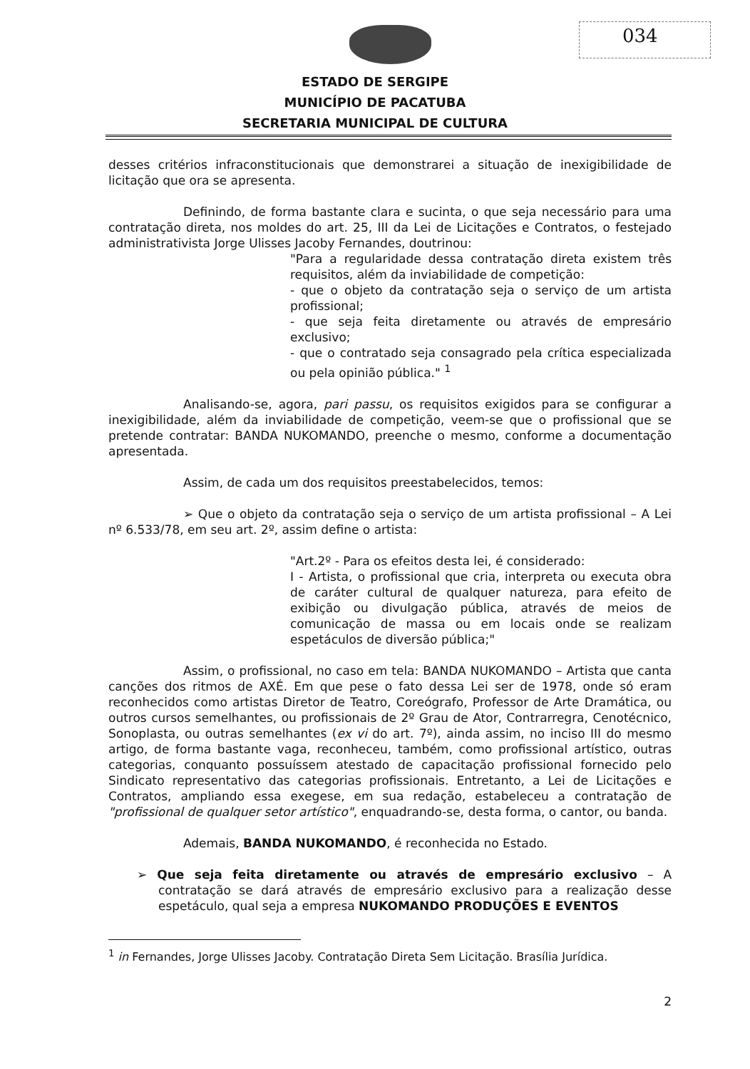034
ESTADO DE SERGIPE
MUNICÍPIO DE PACATUBA
SECRETARIA MUNICIPAL DE CULTURA
desses critérios infraconstitucionais que demonstrarei a situação de inexigibilidade de licitação que ora se apresenta.
Definindo, de forma bastante clara e sucinta, o que seja necessário para uma contratação direta, nos moldes do art. 25, III da Lei de Licitações e Contratos, o festejado administrativista Jorge Ulisses Jacoby Fernandes, doutrinou:
"Para a regularidade dessa contratação direta existem três requisitos, além da inviabilidade de competição:
- que o objeto da contratação seja o serviço de um artista profissional;
- que seja feita diretamente ou através de empresário exclusivo;
- que o contratado seja consagrado pela crítica especializada ou pela opinião pública." <sup>1</sup>
Analisando-se, agora, pari passu, os requisitos exigidos para se configurar a inexigibilidade, além da inviabilidade de competição, veem-se que o profissional que se pretende contratar: BANDA NUKOMANDO, preenche o mesmo, conforme a documentação apresentada.
Assim, de cada um dos requisitos preestabelecidos, temos:
➢ Que o objeto da contratação seja o serviço de um artista profissional – A Lei nº 6.533/78, em seu art. 2º, assim define o artista:
"Art.2º - Para os efeitos desta lei, é considerado:
I - Artista, o profissional que cria, interpreta ou executa obra de caráter cultural de qualquer natureza, para efeito de exibição ou divulgação pública, através de meios de comunicação de massa ou em locais onde se realizam espetáculos de diversão pública;"
Assim, o profissional, no caso em tela: BANDA NUKOMANDO – Artista que canta canções dos ritmos de AXÉ. Em que pese o fato dessa Lei ser de 1978, onde só eram reconhecidos como artistas Diretor de Teatro, Coreógrafo, Professor de Arte Dramática, ou outros cursos semelhantes, ou profissionais de 2º Grau de Ator, Contrarregra, Cenotécnico, Sonoplasta, ou outras semelhantes (ex vi do art. 7º), ainda assim, no inciso III do mesmo artigo, de forma bastante vaga, reconheceu, também, como profissional artístico, outras categorias, conquanto possuíssem atestado de capacitação profissional fornecido pelo Sindicato representativo das categorias profissionais. Entretanto, a Lei de Licitações e Contratos, ampliando essa exegese, em sua redação, estabeleceu a contratação de "profissional de qualquer setor artístico", enquadrando-se, desta forma, o cantor, ou banda.
Ademais, BANDA NUKOMANDO, é reconhecida no Estado.
➢ Que seja feita diretamente ou através de empresário exclusivo – A contratação se dará através de empresário exclusivo para a realização desse espetáculo, qual seja a empresa NUKOMANDO PRODUÇÕES E EVENTOS
<sup>1</sup> in Fernandes, Jorge Ulisses Jacoby. Contratação Direta Sem Licitação. Brasília Jurídica.
2